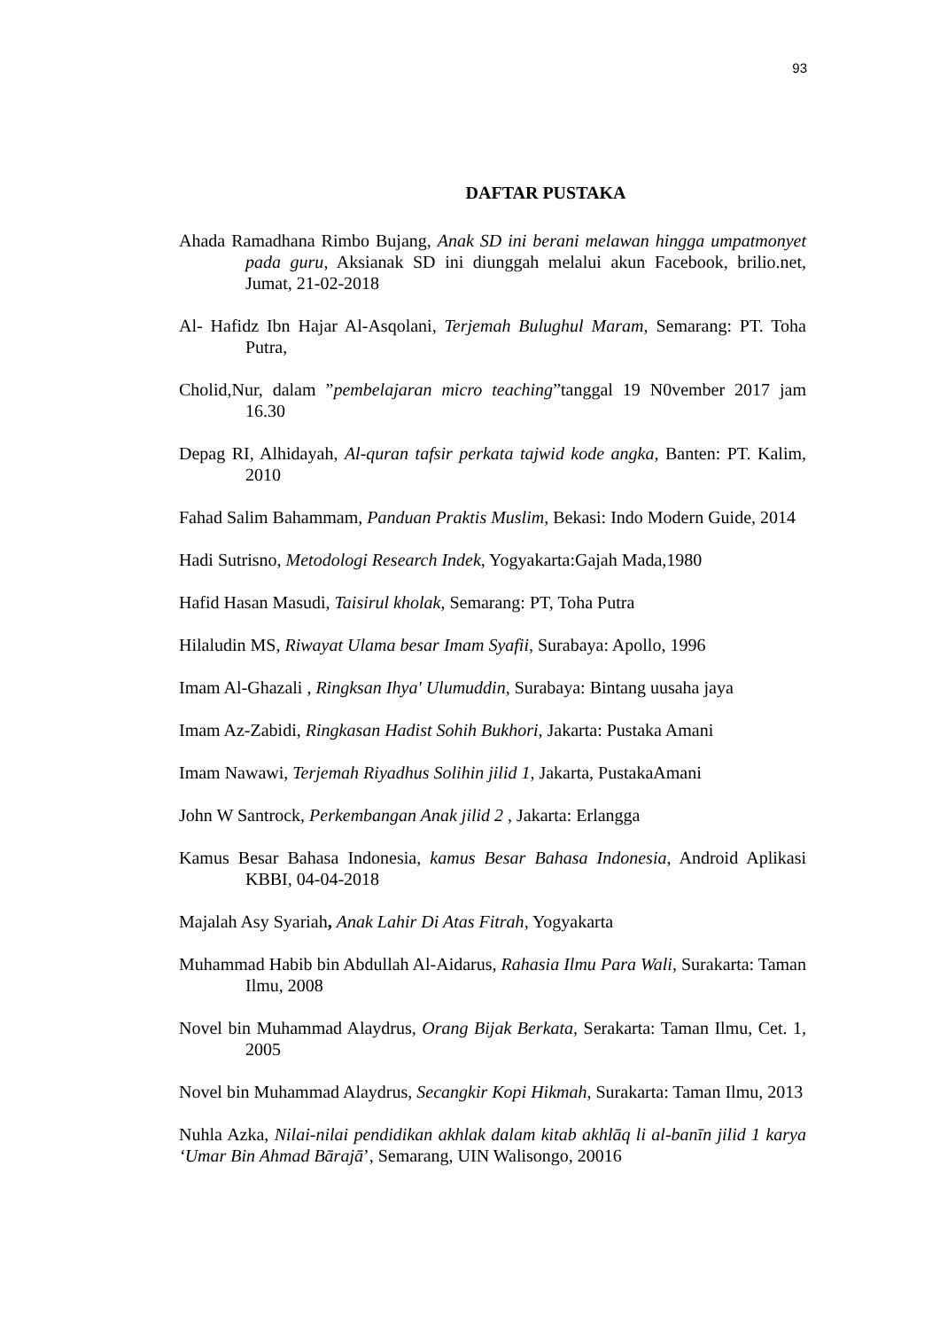93
DAFTAR PUSTAKA
Ahada Ramadhana Rimbo Bujang, Anak SD ini berani melawan hingga umpatmonyet pada guru, Aksianak SD ini diunggah melalui akun Facebook, brilio.net, Jumat, 21-02-2018
Al- Hafidz Ibn Hajar Al-Asqolani, Terjemah Bulughul Maram, Semarang: PT. Toha Putra,
Cholid,Nur, dalam ”pembelajaran micro teaching”tanggal 19 N0vember 2017 jam 16.30
Depag RI, Alhidayah, Al-quran tafsir perkata tajwid kode angka, Banten: PT. Kalim, 2010
Fahad Salim Bahammam, Panduan Praktis Muslim, Bekasi: Indo Modern Guide, 2014
Hadi Sutrisno, Metodologi Research Indek, Yogyakarta:Gajah Mada,1980
Hafid Hasan Masudi, Taisirul kholak, Semarang: PT, Toha Putra
Hilaludin MS, Riwayat Ulama besar Imam Syafii, Surabaya: Apollo, 1996
Imam Al-Ghazali , Ringksan Ihya' Ulumuddin, Surabaya: Bintang uusaha jaya
Imam Az-Zabidi, Ringkasan Hadist Sohih Bukhori, Jakarta: Pustaka Amani
Imam Nawawi, Terjemah Riyadhus Solihin jilid 1, Jakarta, PustakaAmani
John W Santrock, Perkembangan Anak jilid 2 , Jakarta: Erlangga
Kamus Besar Bahasa Indonesia, kamus Besar Bahasa Indonesia, Android Aplikasi KBBI, 04-04-2018
Majalah Asy Syariah, Anak Lahir Di Atas Fitrah, Yogyakarta
Muhammad Habib bin Abdullah Al-Aidarus, Rahasia Ilmu Para Wali, Surakarta: Taman Ilmu, 2008
Novel bin Muhammad Alaydrus, Orang Bijak Berkata, Serakarta: Taman Ilmu, Cet. 1, 2005
Novel bin Muhammad Alaydrus, Secangkir Kopi Hikmah, Surakarta: Taman Ilmu, 2013
Nuhla Azka, Nilai-nilai pendidikan akhlak dalam kitab akhlāq li al-banīn jilid 1 karya ‘Umar Bin Ahmad Bārajā’, Semarang, UIN Walisongo, 20016